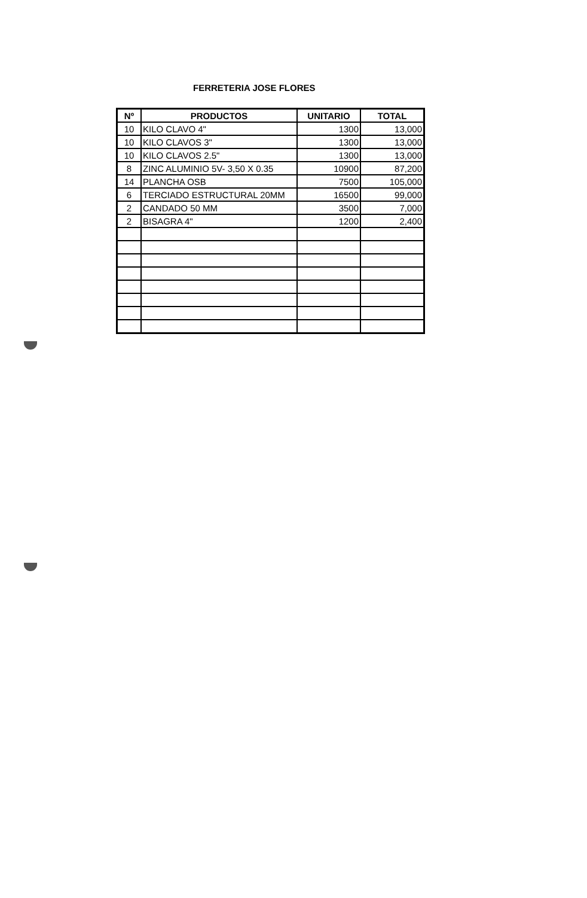FERRETERIA JOSE FLORES
| Nº | PRODUCTOS | UNITARIO | TOTAL |
| --- | --- | --- | --- |
| 10 | KILO CLAVO 4" | 1300 | 13,000 |
| 10 | KILO CLAVOS 3" | 1300 | 13,000 |
| 10 | KILO CLAVOS 2.5" | 1300 | 13,000 |
| 8 | ZINC ALUMINIO 5V- 3,50 X 0.35 | 10900 | 87,200 |
| 14 | PLANCHA OSB | 7500 | 105,000 |
| 6 | TERCIADO ESTRUCTURAL 20MM | 16500 | 99,000 |
| 2 | CANDADO 50 MM | 3500 | 7,000 |
| 2 | BISAGRA 4" | 1200 | 2,400 |